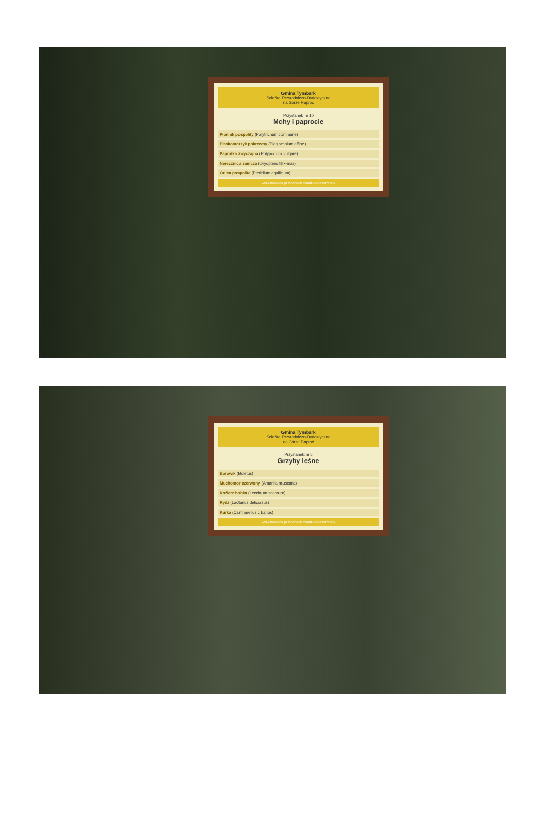Gmina Tymbark
Ścieżka Przyrodniczo-Dydaktyczna
na Górze Paproć
Przystanek nr 10
Mchy i paprocie
Płonnik pospolity (Polytrichum commune)
Płaskomerzyk pokrewny (Plagiomnium affine)
Paprotka zwyczajna (Polypodium vulgare)
Nerecznica samcza (Dryopteris filix-mas)
Orlica pospolita (Pteridium aquilinum)
www.tymbark.pl facebook.com/GminaTymbark
Gmina Tymbark
Ścieżka Przyrodniczo-Dydaktyczna
na Górze Paproć
Przystanek nr 5
Grzyby leśne
Borowik (Boletus)
Muchomor czerwony (Amanita muscaria)
Koźlarz babka (Leccinum scabrum)
Rydz (Lactarius deliciosus)
Kurka (Cantharellus cibarius)
www.tymbark.pl facebook.com/GminaTymbark